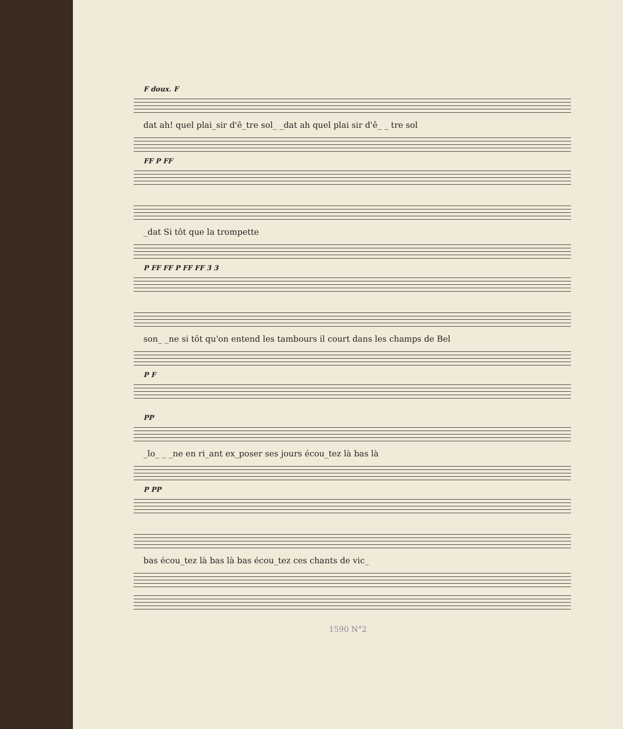F doux. F
dat ah! quel plai_sir d'ê_tre sol_ _dat ah quel plai sir d'ê_ _ tre sol
FF P FF
_dat Si tôt que la trompette
P FF FF P FF FF 3 3
son_ _ne si tôt qu'on entend les tambours il court dans les champs de Bel
P F
PP
_lo_ _ _ne en ri_ant ex_poser ses jours écou_tez là bas là
P PP
bas écou_tez là bas là bas écou_tez ces chants de vic_
1590 N°2